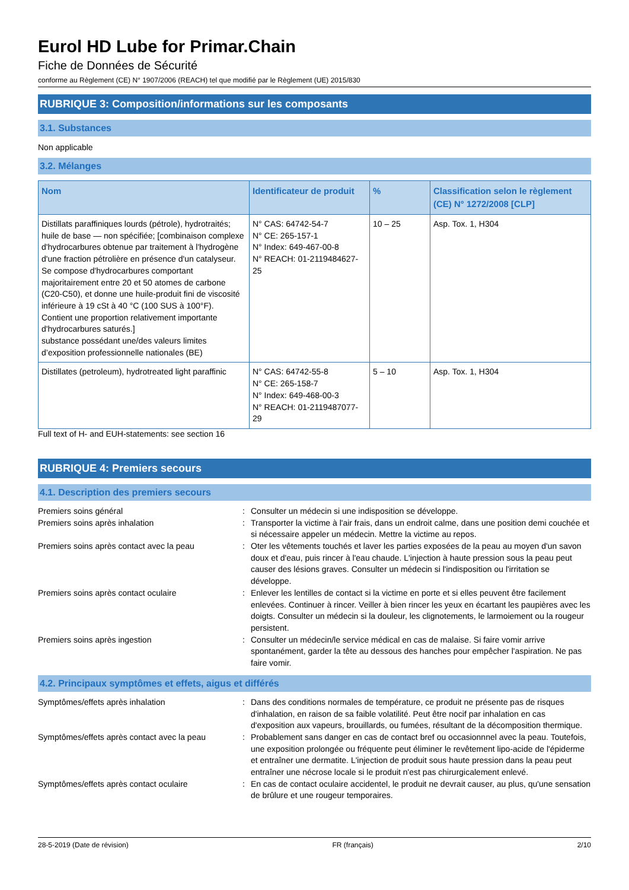Eurol HD Lube for Primar.Chain
Fiche de Données de Sécurité
conforme au Règlement (CE) N° 1907/2006 (REACH) tel que modifié par le Règlement (UE) 2015/830
RUBRIQUE 3: Composition/informations sur les composants
3.1. Substances
Non applicable
3.2. Mélanges
| Nom | Identificateur de produit | % | Classification selon le règlement (CE) N° 1272/2008 [CLP] |
| --- | --- | --- | --- |
| Distillats paraffiniques lourds (pétrole), hydrotraités; huile de base — non spécifiée; [combinaison complexe d'hydrocarbures obtenue par traitement à l'hydrogène d'une fraction pétrolière en présence d'un catalyseur. Se compose d'hydrocarbures comportant majoritairement entre 20 et 50 atomes de carbone (C20-C50), et donne une huile-produit fini de viscosité inférieure à 19 cSt à 40 °C (100 SUS à 100°F). Contient une proportion relativement importante d'hydrocarbures saturés.] substance possédant une/des valeurs limites d’exposition professionnelle nationales (BE) | N° CAS: 64742-54-7 N° CE: 265-157-1 N° Index: 649-467-00-8 N° REACH: 01-2119484627-25 | 10 – 25 | Asp. Tox. 1, H304 |
| Distillates (petroleum), hydrotreated light paraffinic | N° CAS: 64742-55-8 N° CE: 265-158-7 N° Index: 649-468-00-3 N° REACH: 01-2119487077-29 | 5 – 10 | Asp. Tox. 1, H304 |
Full text of H- and EUH-statements: see section 16
RUBRIQUE 4: Premiers secours
4.1. Description des premiers secours
| Premiers soins général | : | Consulter un médecin si une indisposition se développe. |
| Premiers soins après inhalation | : | Transporter la victime à l'air frais, dans un endroit calme, dans une position demi couchée et si nécessaire appeler un médecin. Mettre la victime au repos. |
| Premiers soins après contact avec la peau | : | Oter les vêtements touchés et laver les parties exposées de la peau au moyen d'un savon doux et d'eau, puis rincer à l'eau chaude. L'injection à haute pression sous la peau peut causer des lésions graves. Consulter un médecin si l'indisposition ou l'irritation se développe. |
| Premiers soins après contact oculaire | : | Enlever les lentilles de contact si la victime en porte et si elles peuvent être facilement enlevées. Continuer à rincer. Veiller à bien rincer les yeux en écartant les paupières avec les doigts. Consulter un médecin si la douleur, les clignotements, le larmoiement ou la rougeur persistent. |
| Premiers soins après ingestion | : | Consulter un médecin/le service médical en cas de malaise. Si faire vomir arrive spontanément, garder la tête au dessous des hanches pour empêcher l'aspiration. Ne pas faire vomir. |
4.2. Principaux symptômes et effets, aigus et différés
| Symptômes/effets après inhalation | : | Dans des conditions normales de température, ce produit ne présente pas de risques d'inhalation, en raison de sa faible volatilité. Peut être nocif par inhalation en cas d'exposition aux vapeurs, brouillards, ou fumées, résultant de la décomposition thermique. |
| Symptômes/effets après contact avec la peau | : | Probablement sans danger en cas de contact bref ou occasionnnel avec la peau. Toutefois, une exposition prolongée ou fréquente peut éliminer le revêtement lipo-acide de l'épiderme et entraîner une dermatite. L'injection de produit sous haute pression dans la peau peut entraîner une nécrose locale si le produit n'est pas chirurgicalement enlevé. |
| Symptômes/effets après contact oculaire | : | En cas de contact oculaire accidentel, le produit ne devrait causer, au plus, qu'une sensation de brûlure et une rougeur temporaires. |
28-5-2019 (Date de révision) FR (français) 2/10